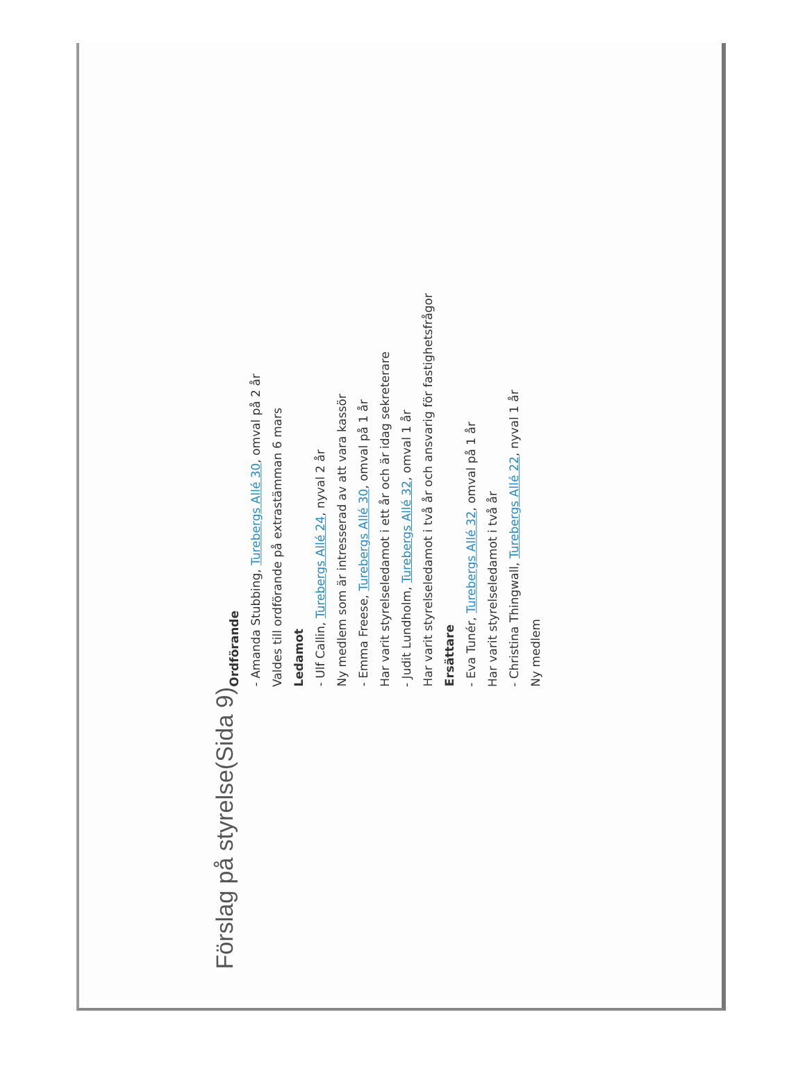Förslag på styrelse (Sida 9)
Ordförande
- Amanda Stubbing, Turebergs Allé 30, omval på 2 år
Valdes till ordförande på extrastämman 6 mars
Ledamot
- Ulf Callin, Turebergs Allé 24, nyval 2 år
Ny medlem som är intresserad av att vara kassör
- Emma Freese, Turebergs Allé 30, omval på 1 år
Har varit styrelseledamot i ett år och är idag sekreterare
- Judit Lundholm, Turebergs Allé 32, omval 1 år
Har varit styrelseledamot i två år och ansvarig för fastighetsfrågor
Ersättare
- Eva Tunér, Turebergs Allé 32, omval på 1 år
Har varit styrelseledamot i två år
- Christina Thingwall, Turebergs Allé 22, nyval 1 år
Ny medlem